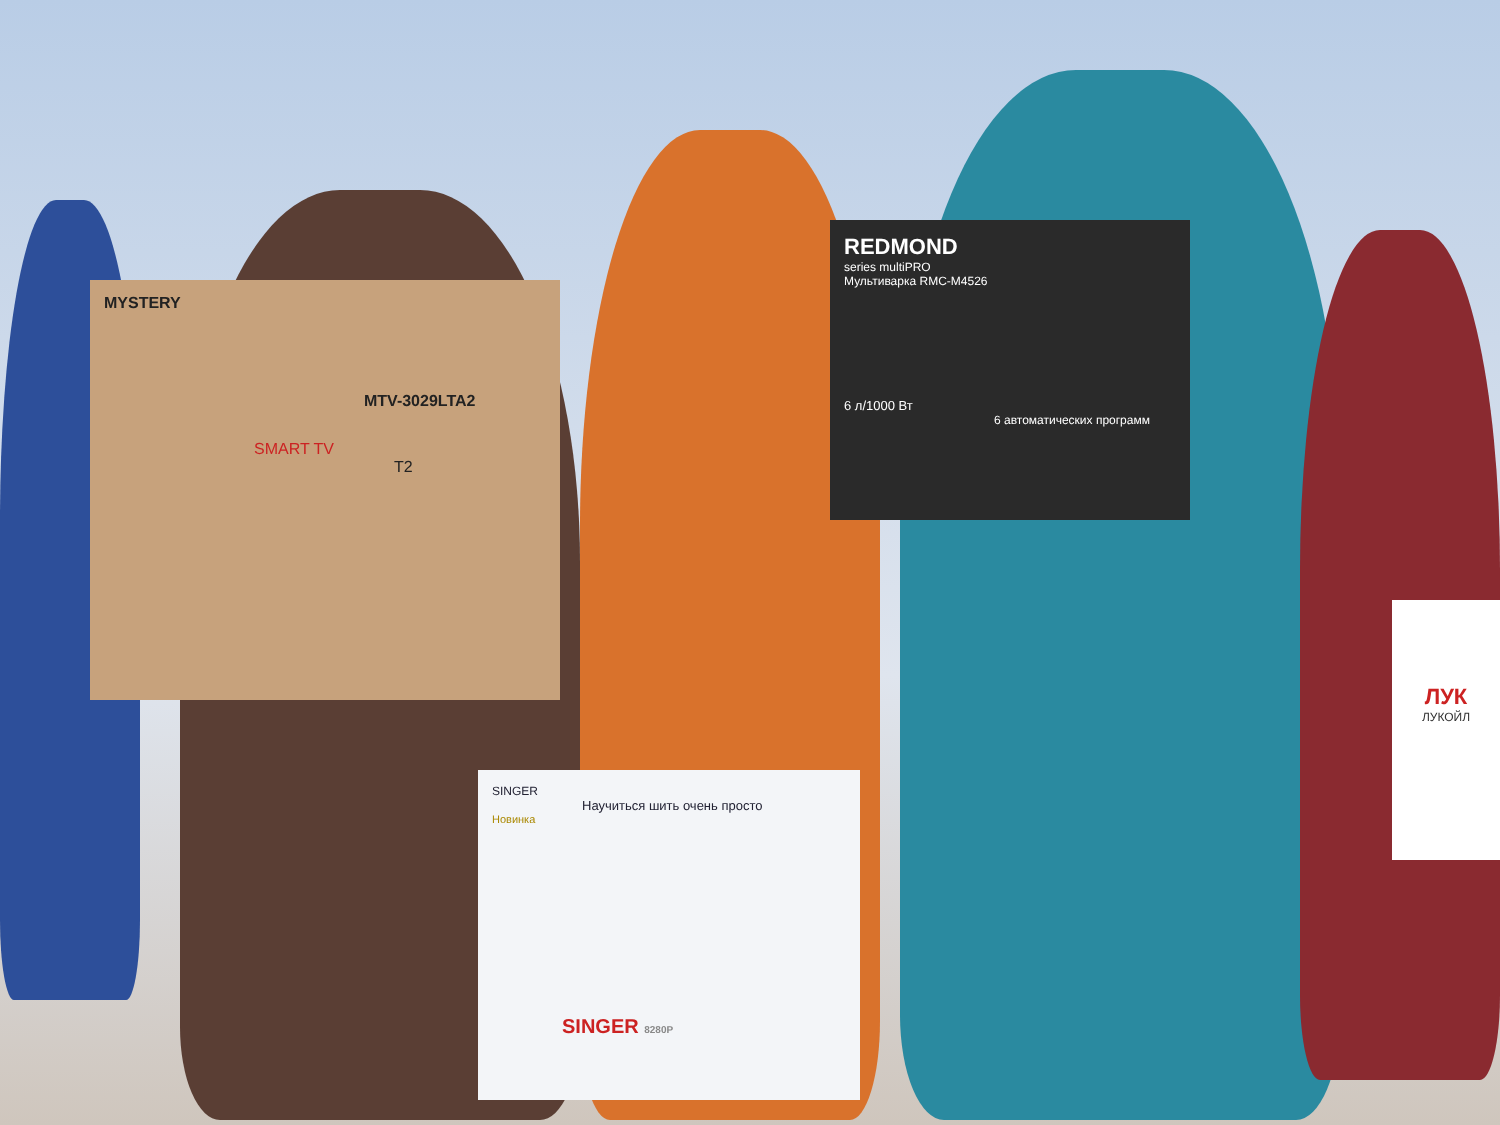MYSTERY
MTV-3029LTA2
SMART TV
T2
REDMOND
series multiPRO
Мультиварка RMC-M4526
6 л/1000 Вт
6 автоматических программ
SINGER
Научиться шить очень просто
Новинка
SINGER 8280P
ЛУК
ЛУКОЙЛ